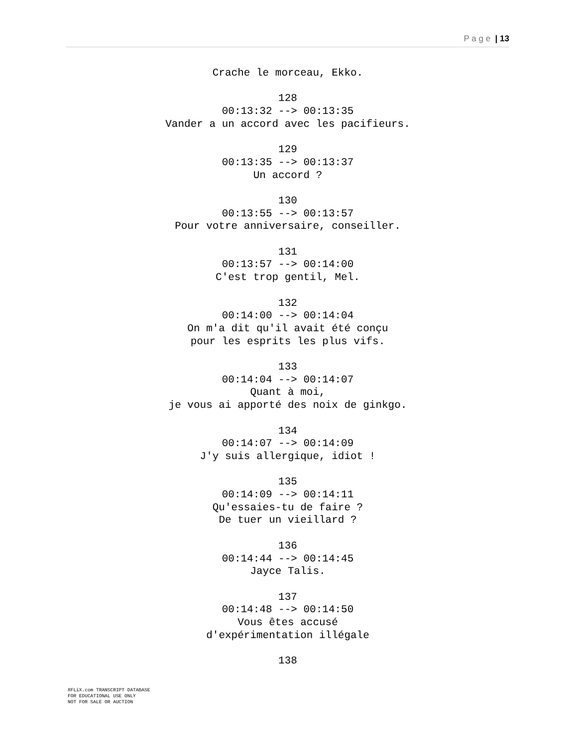P a g e | 13
Crache le morceau, Ekko.
128
00:13:32 --> 00:13:35
Vander a un accord avec les pacifieurs.
129
00:13:35 --> 00:13:37
Un accord ?
130
00:13:55 --> 00:13:57
Pour votre anniversaire, conseiller.
131
00:13:57 --> 00:14:00
C'est trop gentil, Mel.
132
00:14:00 --> 00:14:04
On m'a dit qu'il avait été conçu
pour les esprits les plus vifs.
133
00:14:04 --> 00:14:07
Quant à moi,
je vous ai apporté des noix de ginkgo.
134
00:14:07 --> 00:14:09
J'y suis allergique, idiot !
135
00:14:09 --> 00:14:11
Qu'essaies-tu de faire ?
De tuer un vieillard ?
136
00:14:44 --> 00:14:45
Jayce Talis.
137
00:14:48 --> 00:14:50
Vous êtes accusé
d'expérimentation illégale
138
8FLiX.com TRANSCRIPT DATABASE
FOR EDUCATIONAL USE ONLY
NOT FOR SALE OR AUCTION